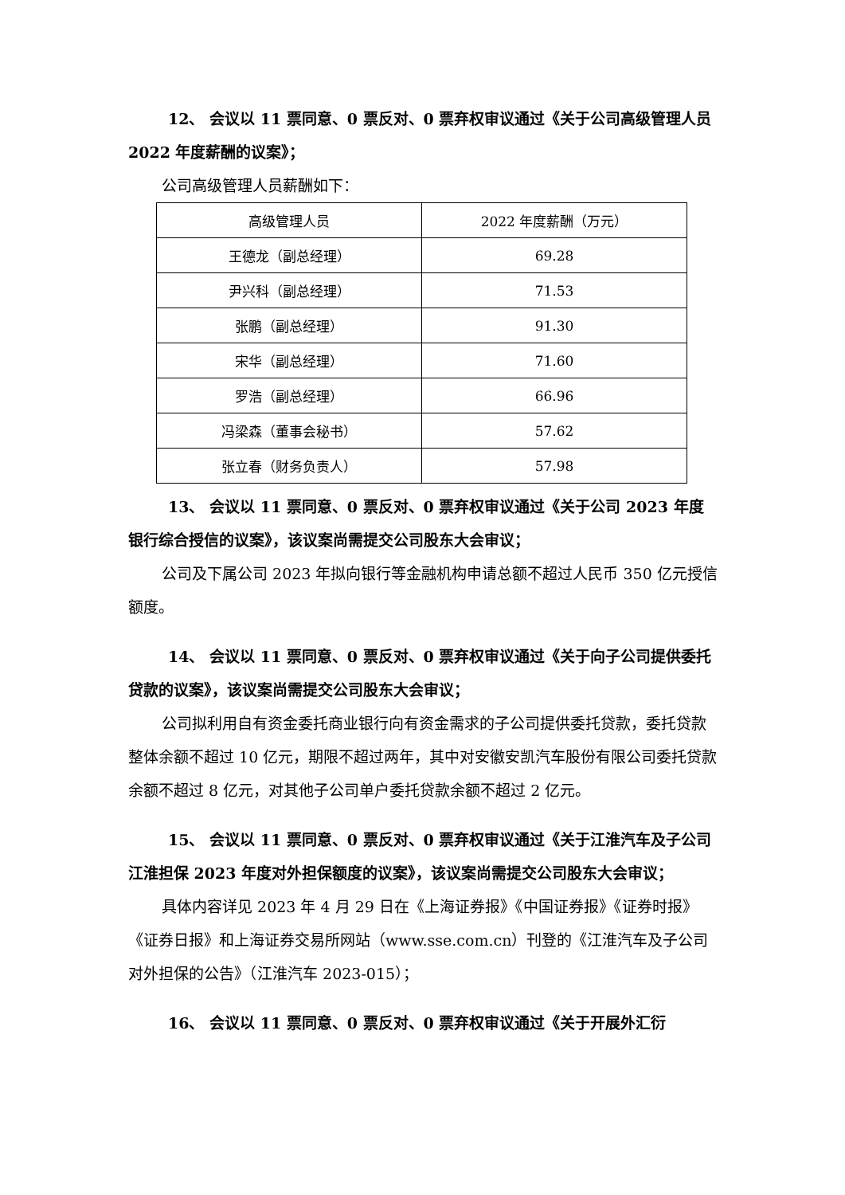12、 会议以 11 票同意、0 票反对、0 票弃权审议通过《关于公司高级管理人员 2022 年度薪酬的议案》；
公司高级管理人员薪酬如下：
| 高级管理人员 | 2022 年度薪酬（万元） |
| 王德龙（副总经理） | 69.28 |
| 尹兴科（副总经理） | 71.53 |
| 张鹏（副总经理） | 91.30 |
| 宋华（副总经理） | 71.60 |
| 罗浩（副总经理） | 66.96 |
| 冯梁森（董事会秘书） | 57.62 |
| 张立春（财务负责人） | 57.98 |
13、 会议以 11 票同意、0 票反对、0 票弃权审议通过《关于公司 2023 年度银行综合授信的议案》，该议案尚需提交公司股东大会审议；
公司及下属公司 2023 年拟向银行等金融机构申请总额不超过人民币 350 亿元授信额度。
14、 会议以 11 票同意、0 票反对、0 票弃权审议通过《关于向子公司提供委托贷款的议案》，该议案尚需提交公司股东大会审议；
公司拟利用自有资金委托商业银行向有资金需求的子公司提供委托贷款，委托贷款整体余额不超过 10 亿元，期限不超过两年，其中对安徽安凯汽车股份有限公司委托贷款余额不超过 8 亿元，对其他子公司单户委托贷款余额不超过 2 亿元。
15、 会议以 11 票同意、0 票反对、0 票弃权审议通过《关于江淮汽车及子公司江淮担保 2023 年度对外担保额度的议案》，该议案尚需提交公司股东大会审议；
具体内容详见 2023 年 4 月 29 日在《上海证券报》《中国证券报》《证券时报》《证券日报》和上海证券交易所网站（www.sse.com.cn）刊登的《江淮汽车及子公司对外担保的公告》（江淮汽车 2023-015）；
16、 会议以 11 票同意、0 票反对、0 票弃权审议通过《关于开展外汇衍